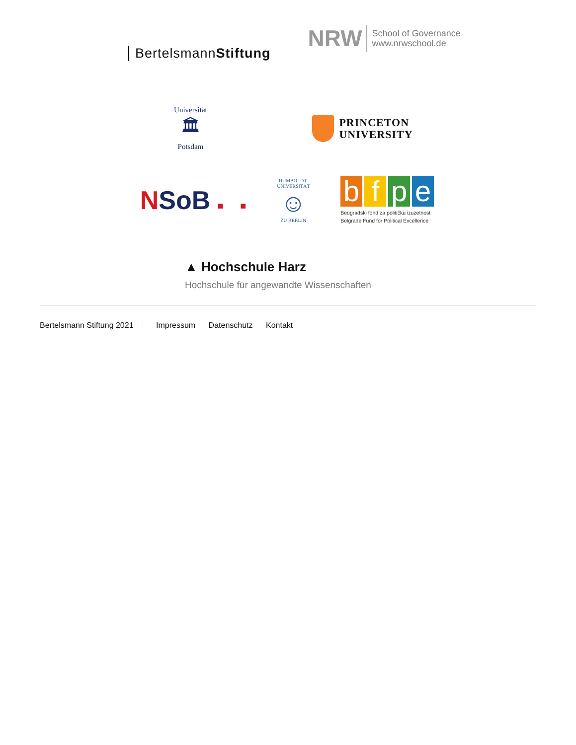BertelsmannStiftung
NRW School of Governance
www.nrwschool.de
Universität
🏛
Potsdam
PRINCETON
UNIVERSITY
NSoB ■ ■
HUMBOLDT-UNIVERSITÄT
☺
ZU BERLIN
bfpe
Beogradski fond za političku izuzetnost
Belgrade Fund for Political Excellence
▲ Hochschule Harz
Hochschule für angewandte Wissenschaften
Bertelsmann Stiftung 2021 Impressum Datenschutz Kontakt